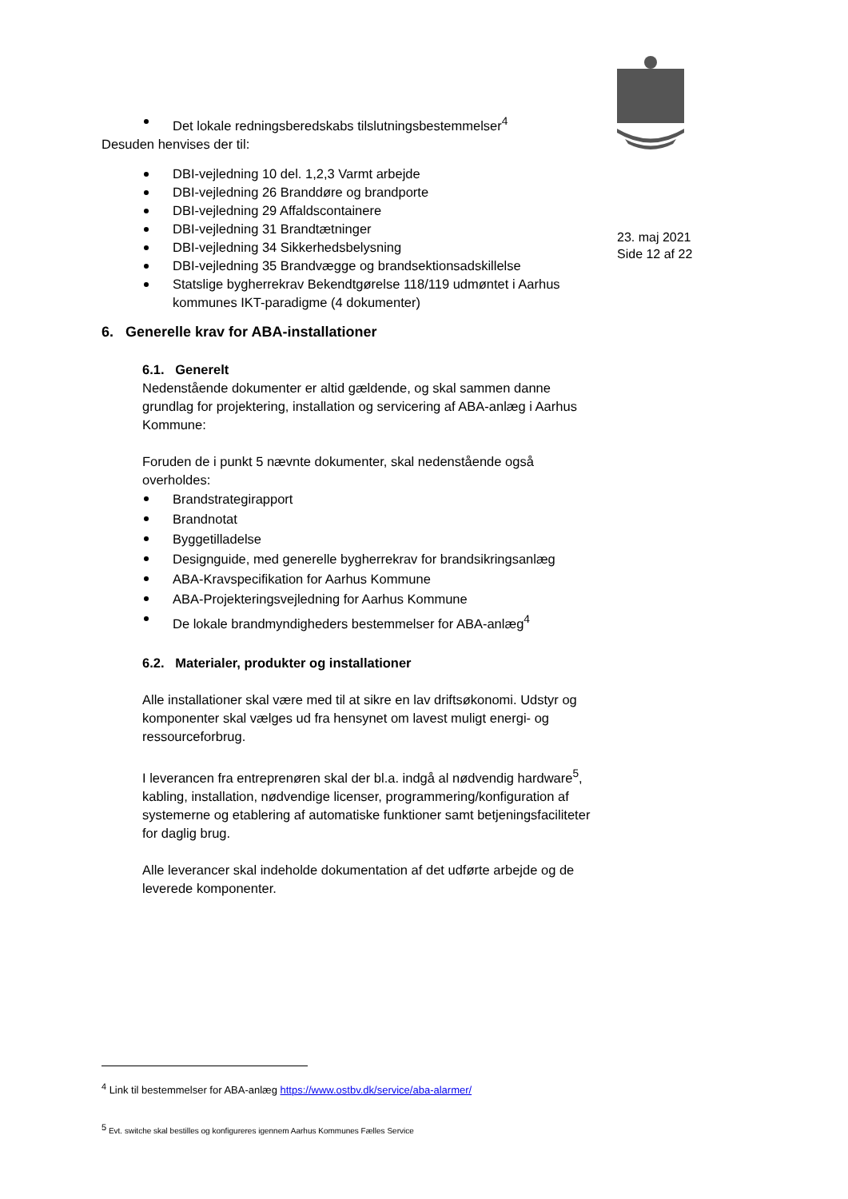23. maj 2021
Side 12 af 22
Det lokale redningsberedskabs tilslutningsbestemmelser<sup>4</sup>
Desuden henvises der til:
DBI-vejledning 10 del. 1,2,3 Varmt arbejde
DBI-vejledning 26 Branddøre og brandporte
DBI-vejledning 29 Affaldscontainere
DBI-vejledning 31 Brandtætninger
DBI-vejledning 34 Sikkerhedsbelysning
DBI-vejledning 35 Brandvægge og brandsektionsadskillelse
Statslige bygherrekrav Bekendtgørelse 118/119 udmøntet i Aarhus kommunes IKT-paradigme (4 dokumenter)
6. Generelle krav for ABA-installationer
6.1. Generelt
Nedenstående dokumenter er altid gældende, og skal sammen danne grundlag for projektering, installation og servicering af ABA-anlæg i Aarhus Kommune:
Foruden de i punkt 5 nævnte dokumenter, skal nedenstående også overholdes:
Brandstrategirapport
Brandnotat
Byggetilladelse
Designguide, med generelle bygherrekrav for brandsikringsanlæg
ABA-Kravspecifikation for Aarhus Kommune
ABA-Projekteringsvejledning for Aarhus Kommune
De lokale brandmyndigheders bestemmelser for ABA-anlæg<sup>4</sup>
6.2. Materialer, produkter og installationer
Alle installationer skal være med til at sikre en lav driftsøkonomi. Udstyr og komponenter skal vælges ud fra hensynet om lavest muligt energi- og ressourceforbrug.
I leverancen fra entreprenøren skal der bl.a. indgå al nødvendig hardware<sup>5</sup>, kabling, installation, nødvendige licenser, programmering/konfiguration af systemerne og etablering af automatiske funktioner samt betjeningsfaciliteter for daglig brug.
Alle leverancer skal indeholde dokumentation af det udførte arbejde og de leverede komponenter.
<sup>4</sup> Link til bestemmelser for ABA-anlæg https://www.ostbv.dk/service/aba-alarmer/
<sup>5</sup> Evt. switche skal bestilles og konfigureres igennem Aarhus Kommunes Fælles Service